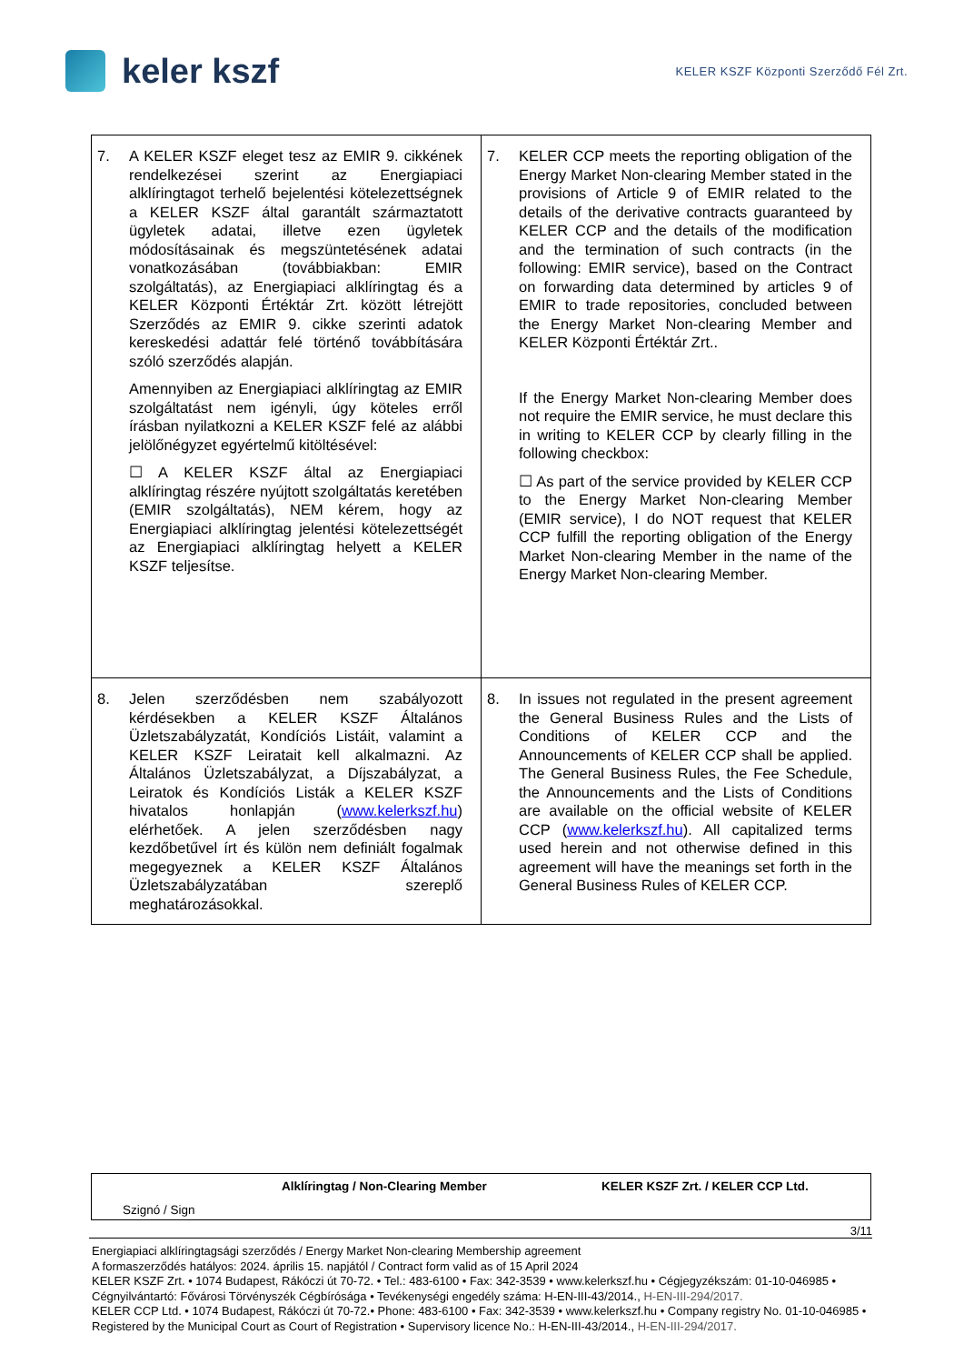keler kszf
KELER KSZF Központi Szerződő Fél Zrt.
| 7. A KELER KSZF eleget tesz az EMIR 9. cikkének rendelkezései szerint az Energiapiaci alklíringtagot terhelő bejelentési kötelezettségnek a KELER KSZF által garantált származtatott ügyletek adatai, illetve ezen ügyletek módosításainak és megszüntetésének adatai vonatkozásában (továbbiakban: EMIR szolgáltatás), az Energiapiaci alklíringtag és a KELER Központi Értéktár Zrt. között létrejött Szerződés az EMIR 9. cikke szerinti adatok kereskedési adattár felé történő továbbítására szóló szerződés alapján. Amennyiben az Energiapiaci alklíringtag az EMIR szolgáltatást nem igényli, úgy köteles erről írásban nyilatkozni a KELER KSZF felé az alábbi jelölőnégyzet egyértelmű kitöltésével: ☐ A KELER KSZF által az Energiapiaci alklíringtag részére nyújtott szolgáltatás keretében (EMIR szolgáltatás), NEM kérem, hogy az Energiapiaci alklíringtag jelentési kötelezettségét az Energiapiaci alklíringtag helyett a KELER KSZF teljesítse. | 7. KELER CCP meets the reporting obligation of the Energy Market Non-clearing Member stated in the provisions of Article 9 of EMIR related to the details of the derivative contracts guaranteed by KELER CCP and the details of the modification and the termination of such contracts (in the following: EMIR service), based on the Contract on forwarding data determined by articles 9 of EMIR to trade repositories, concluded between the Energy Market Non-clearing Member and KELER Központi Értéktár Zrt.. If the Energy Market Non-clearing Member does not require the EMIR service, he must declare this in writing to KELER CCP by clearly filling in the following checkbox: ☐ As part of the service provided by KELER CCP to the Energy Market Non-clearing Member (EMIR service), I do NOT request that KELER CCP fulfill the reporting obligation of the Energy Market Non-clearing Member in the name of the Energy Market Non-clearing Member. |
| 8. Jelen szerződésben nem szabályozott kérdésekben a KELER KSZF Általános Üzletszabályzatát, Kondíciós Listáit, valamint a KELER KSZF Leiratait kell alkalmazni. Az Általános Üzletszabályzat, a Díjszabályzat, a Leiratok és Kondíciós Listák a KELER KSZF hivatalos honlapján ( www.kelerkszf.hu ) elérhetőek. A jelen szerződésben nagy kezdőbetűvel írt és külön nem definiált fogalmak megegyeznek a KELER KSZF Általános Üzletszabályzatában szereplő meghatározásokkal. | 8. In issues not regulated in the present agreement the General Business Rules and the Lists of Conditions of KELER CCP and the Announcements of KELER CCP shall be applied. The General Business Rules, the Fee Schedule, the Announcements and the Lists of Conditions are available on the official website of KELER CCP ( www.kelerkszf.hu ). All capitalized terms used herein and not otherwise defined in this agreement will have the meanings set forth in the General Business Rules of KELER CCP. |
Alklíringtag / Non-Clearing Member KELER KSZF Zrt. / KELER CCP Ltd.
Szignó / Sign
3/11
Energiapiaci alklíringtagsági szerződés / Energy Market Non-clearing Membership agreement
A formaszerződés hatályos: 2024. április 15. napjától / Contract form valid as of 15 April 2024
KELER KSZF Zrt. • 1074 Budapest, Rákóczi út 70-72. • Tel.: 483-6100 • Fax: 342-3539 • www.kelerkszf.hu • Cégjegyzékszám: 01-10-046985 • Cégnyilvántartó: Fővárosi Törvényszék Cégbírósága • Tevékenységi engedély száma: H-EN-III-43/2014., H-EN-III-294/2017.
KELER CCP Ltd. • 1074 Budapest, Rákóczi út 70-72.• Phone: 483-6100 • Fax: 342-3539 • www.kelerkszf.hu • Company registry No. 01-10-046985 • Registered by the Municipal Court as Court of Registration • Supervisory licence No.: H-EN-III-43/2014., H-EN-III-294/2017.